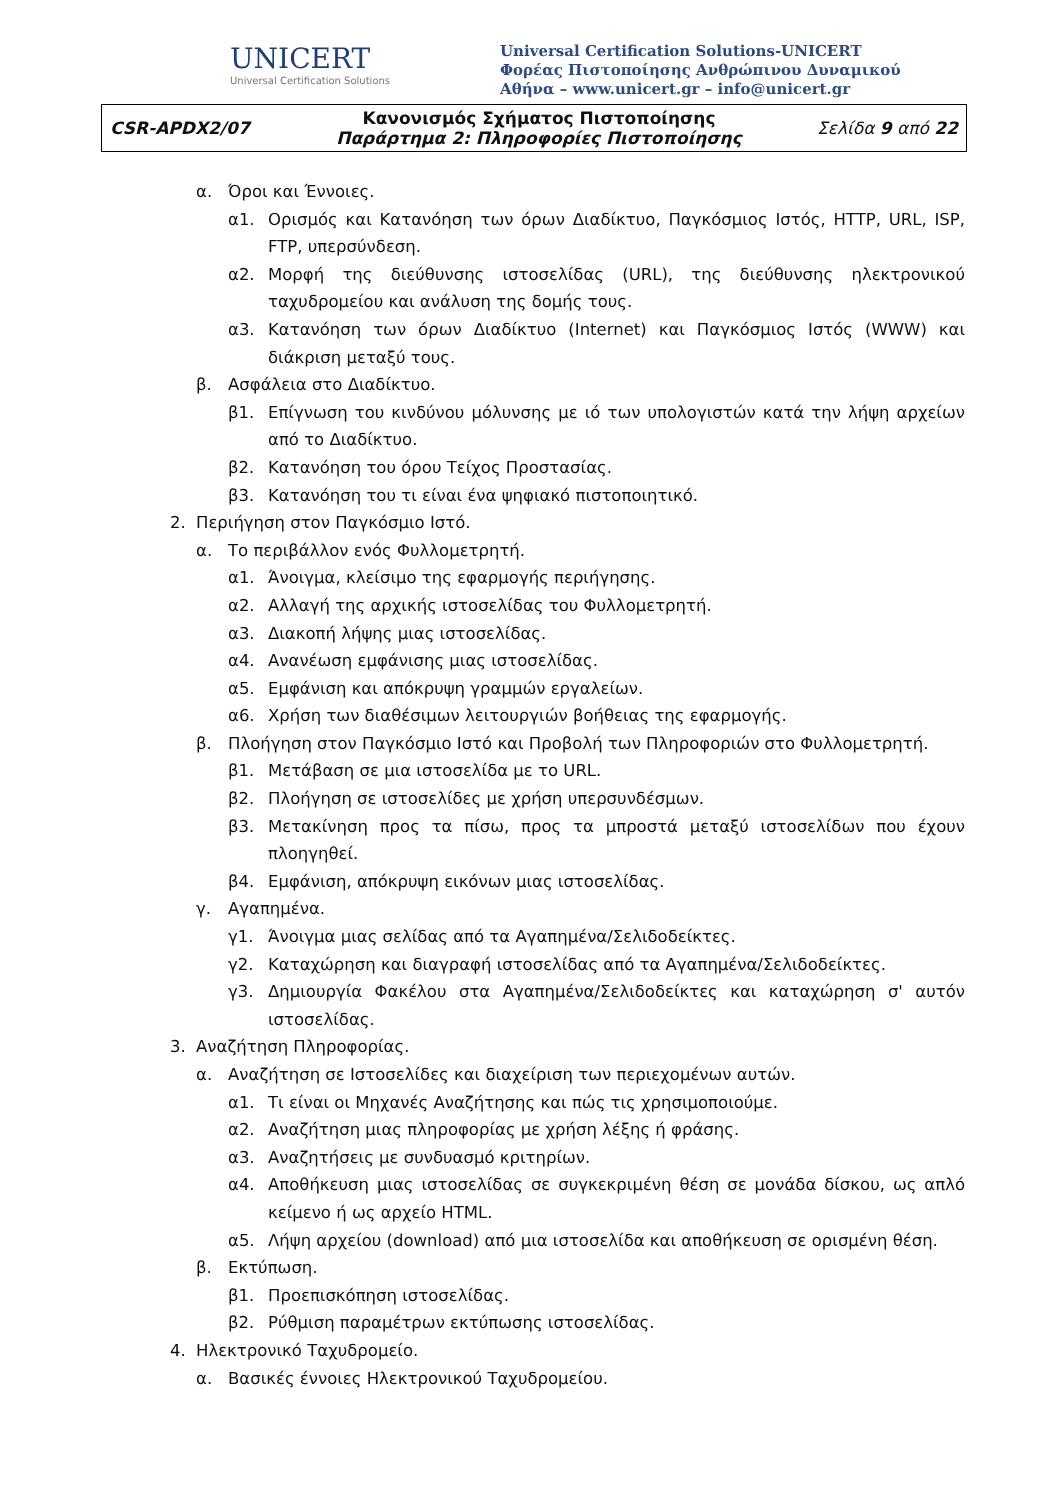UNICERT
Universal Certification Solutions
Universal Certification Solutions-UNICERT
Φορέας Πιστοποίησης Ανθρώπινου Δυναμικού
Αθήνα – www.unicert.gr – info@unicert.gr
| CSR-APDX2/07 | Κανονισμός Σχήματος Πιστοποίησης Παράρτημα 2: Πληροφορίες Πιστοποίησης | Σελίδα 9 από 22 |
α. Όροι και Έννοιες.
α1. Ορισμός και Κατανόηση των όρων Διαδίκτυο, Παγκόσμιος Ιστός, HTTP, URL, ISP, FTP, υπερσύνδεση.
α2. Μορφή της διεύθυνσης ιστοσελίδας (URL), της διεύθυνσης ηλεκτρονικού ταχυδρομείου και ανάλυση της δομής τους.
α3. Κατανόηση των όρων Διαδίκτυο (Internet) και Παγκόσμιος Ιστός (WWW) και διάκριση μεταξύ τους.
β. Ασφάλεια στο Διαδίκτυο.
β1. Επίγνωση του κινδύνου μόλυνσης με ιό των υπολογιστών κατά την λήψη αρχείων από το Διαδίκτυο.
β2. Κατανόηση του όρου Τείχος Προστασίας.
β3. Κατανόηση του τι είναι ένα ψηφιακό πιστοποιητικό.
2. Περιήγηση στον Παγκόσμιο Ιστό.
α. Το περιβάλλον ενός Φυλλομετρητή.
α1. Άνοιγμα, κλείσιμο της εφαρμογής περιήγησης.
α2. Αλλαγή της αρχικής ιστοσελίδας του Φυλλομετρητή.
α3. Διακοπή λήψης μιας ιστοσελίδας.
α4. Ανανέωση εμφάνισης μιας ιστοσελίδας.
α5. Εμφάνιση και απόκρυψη γραμμών εργαλείων.
α6. Χρήση των διαθέσιμων λειτουργιών βοήθειας της εφαρμογής.
β. Πλοήγηση στον Παγκόσμιο Ιστό και Προβολή των Πληροφοριών στο Φυλλομετρητή.
β1. Μετάβαση σε μια ιστοσελίδα με το URL.
β2. Πλοήγηση σε ιστοσελίδες με χρήση υπερσυνδέσμων.
β3. Μετακίνηση προς τα πίσω, προς τα μπροστά μεταξύ ιστοσελίδων που έχουν πλοηγηθεί.
β4. Εμφάνιση, απόκρυψη εικόνων μιας ιστοσελίδας.
γ. Αγαπημένα.
γ1. Άνοιγμα μιας σελίδας από τα Αγαπημένα/Σελιδοδείκτες.
γ2. Καταχώρηση και διαγραφή ιστοσελίδας από τα Αγαπημένα/Σελιδοδείκτες.
γ3. Δημιουργία Φακέλου στα Αγαπημένα/Σελιδοδείκτες και καταχώρηση σ' αυτόν ιστοσελίδας.
3. Αναζήτηση Πληροφορίας.
α. Αναζήτηση σε Ιστοσελίδες και διαχείριση των περιεχομένων αυτών.
α1. Τι είναι οι Μηχανές Αναζήτησης και πώς τις χρησιμοποιούμε.
α2. Αναζήτηση μιας πληροφορίας με χρήση λέξης ή φράσης.
α3. Αναζητήσεις με συνδυασμό κριτηρίων.
α4. Αποθήκευση μιας ιστοσελίδας σε συγκεκριμένη θέση σε μονάδα δίσκου, ως απλό κείμενο ή ως αρχείο HTML.
α5. Λήψη αρχείου (download) από μια ιστοσελίδα και αποθήκευση σε ορισμένη θέση.
β. Εκτύπωση.
β1. Προεπισκόπηση ιστοσελίδας.
β2. Ρύθμιση παραμέτρων εκτύπωσης ιστοσελίδας.
4. Ηλεκτρονικό Ταχυδρομείο.
α. Βασικές έννοιες Ηλεκτρονικού Ταχυδρομείου.